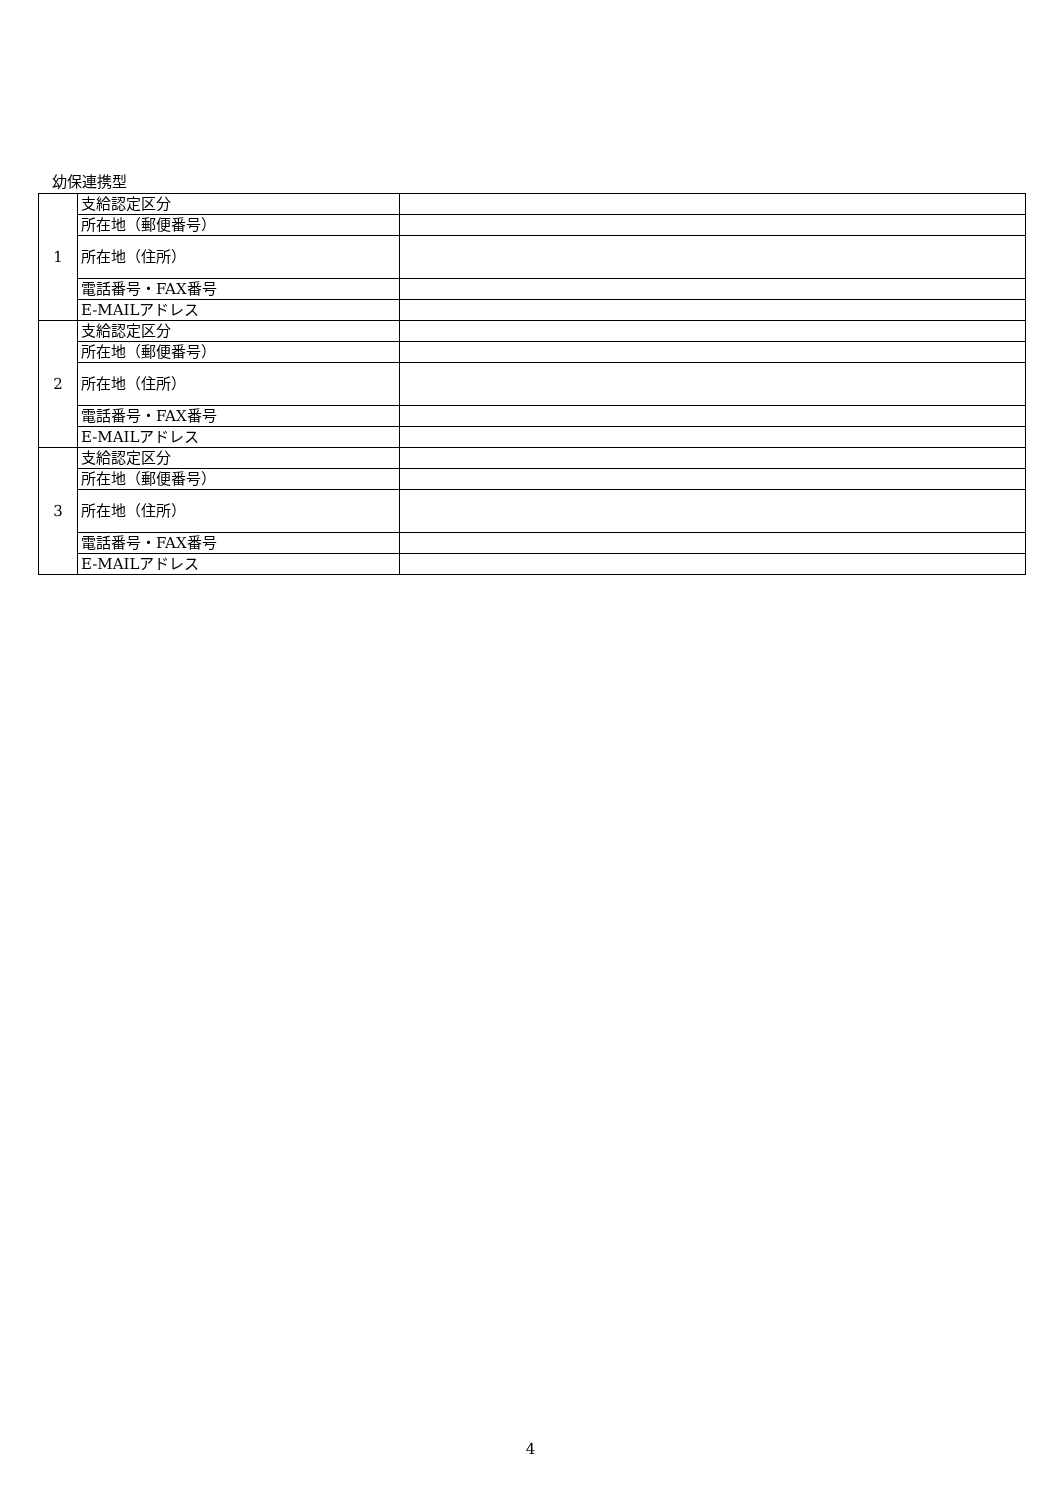幼保連携型
| 1 | 支給認定区分 | |
| | 所在地（郵便番号） | |
| | 所在地（住所） | |
| | 電話番号・FAX番号 | |
| | E-MAILアドレス | |
| 2 | 支給認定区分 | |
| | 所在地（郵便番号） | |
| | 所在地（住所） | |
| | 電話番号・FAX番号 | |
| | E-MAILアドレス | |
| 3 | 支給認定区分 | |
| | 所在地（郵便番号） | |
| | 所在地（住所） | |
| | 電話番号・FAX番号 | |
| | E-MAILアドレス | |
4